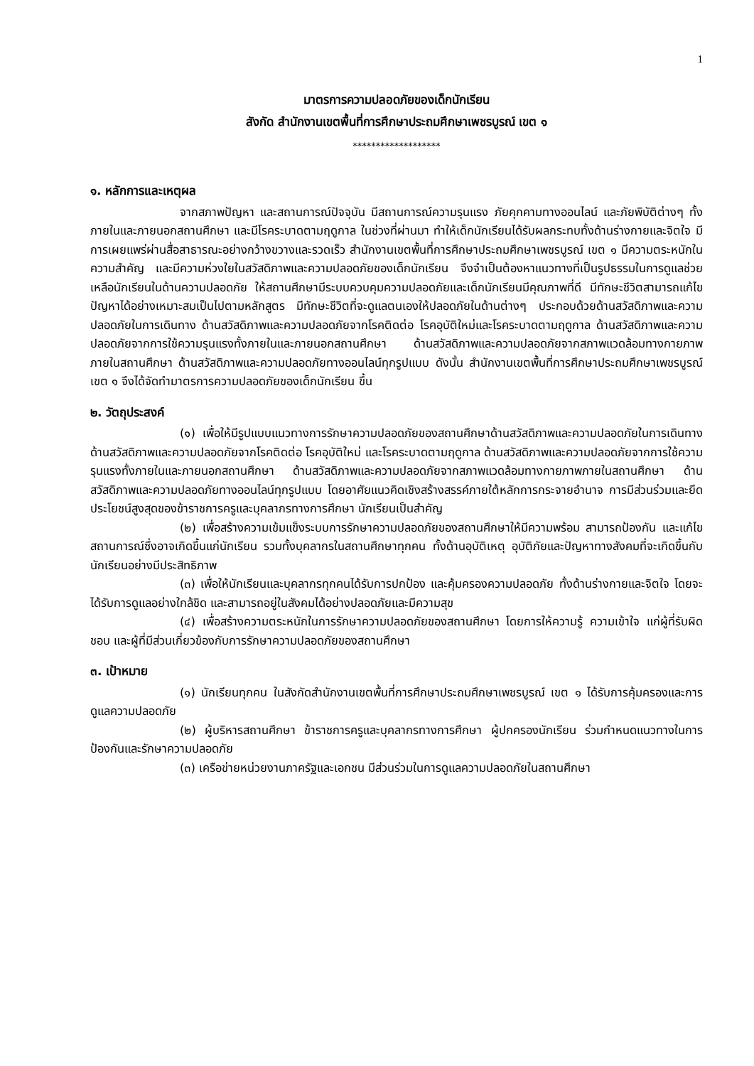1
มาตรการความปลอดภัยของเด็กนักเรียน
สังกัด สำนักงานเขตพื้นที่การศึกษาประถมศึกษาเพชรบูรณ์ เขต ๑
*******************
๑. หลักการและเหตุผล
จากสภาพปัญหา และสถานการณ์ปัจจุบัน มีสถานการณ์ความรุนแรง ภัยคุกคามทางออนไลน์ และภัยพิบัติต่างๆ ทั้งภายในและภายนอกสถานศึกษา และมีโรคระบาดตามฤดูกาล ในช่วงที่ผ่านมา ทำให้เด็กนักเรียนได้รับผลกระทบทั้งด้านร่างกายและจิตใจ มีการเผยแพร่ผ่านสื่อสาธารณะอย่างกว้างขวางและรวดเร็ว สำนักงานเขตพื้นที่การศึกษาประถมศึกษาเพชรบูรณ์ เขต ๑ มีความตระหนักในความสำคัญ และมีความห่วงใยในสวัสดิภาพและความปลอดภัยของเด็กนักเรียน จึงจำเป็นต้องหาแนวทางที่เป็นรูปธรรมในการดูแลช่วยเหลือนักเรียนในด้านความปลอดภัย ให้สถานศึกษามีระบบควบคุมความปลอดภัยและเด็กนักเรียนมีคุณภาพที่ดี มีทักษะชีวิตสามารถแก้ไขปัญหาได้อย่างเหมาะสมเป็นไปตามหลักสูตร มีทักษะชีวิตที่จะดูแลตนเองให้ปลอดภัยในด้านต่างๆ ประกอบด้วยด้านสวัสดิภาพและความปลอดภัยในการเดินทาง ด้านสวัสดิภาพและความปลอดภัยจากโรคติดต่อ โรคอุบัติใหม่และโรคระบาดตามฤดูกาล ด้านสวัสดิภาพและความปลอดภัยจากการใช้ความรุนแรงทั้งภายในและภายนอกสถานศึกษา ด้านสวัสดิภาพและความปลอดภัยจากสภาพแวดล้อมทางกายภาพภายในสถานศึกษา ด้านสวัสดิภาพและความปลอดภัยทางออนไลน์ทุกรูปแบบ ดังนั้น สำนักงานเขตพื้นที่การศึกษาประถมศึกษาเพชรบูรณ์ เขต ๑ จึงได้จัดทำมาตรการความปลอดภัยของเด็กนักเรียน ขึ้น
๒. วัตถุประสงค์
(๑) เพื่อให้มีรูปแบบแนวทางการรักษาความปลอดภัยของสถานศึกษาด้านสวัสดิภาพและความปลอดภัยในการเดินทาง ด้านสวัสดิภาพและความปลอดภัยจากโรคติดต่อ โรคอุบัติใหม่ และโรคระบาดตามฤดูกาล ด้านสวัสดิภาพและความปลอดภัยจากการใช้ความรุนแรงทั้งภายในและภายนอกสถานศึกษา ด้านสวัสดิภาพและความปลอดภัยจากสภาพแวดล้อมทางกายภาพภายในสถานศึกษา ด้านสวัสดิภาพและความปลอดภัยทางออนไลน์ทุกรูปแบบ โดยอาศัยแนวคิดเชิงสร้างสรรค์ภายใต้หลักการกระจายอำนาจ การมีส่วนร่วมและยึดประโยชน์สูงสุดของข้าราชการครูและบุคลากรทางการศึกษา นักเรียนเป็นสำคัญ
(๒) เพื่อสร้างความเข้มแข็งระบบการรักษาความปลอดภัยของสถานศึกษาให้มีความพร้อม สามารถป้องกัน และแก้ไขสถานการณ์ซึ่งอาจเกิดขึ้นแก่นักเรียน รวมทั้งบุคลากรในสถานศึกษาทุกคน ทั้งด้านอุบัติเหตุ อุบัติภัยและปัญหาทางสังคมที่จะเกิดขึ้นกับนักเรียนอย่างมีประสิทธิภาพ
(๓) เพื่อให้นักเรียนและบุคลากรทุกคนได้รับการปกป้อง และคุ้มครองความปลอดภัย ทั้งด้านร่างกายและจิตใจ โดยจะได้รับการดูแลอย่างใกล้ชิด และสามารถอยู่ในสังคมได้อย่างปลอดภัยและมีความสุข
(๔) เพื่อสร้างความตระหนักในการรักษาความปลอดภัยของสถานศึกษา โดยการให้ความรู้ ความเข้าใจ แก่ผู้ที่รับผิดชอบ และผู้ที่มีส่วนเกี่ยวข้องกับการรักษาความปลอดภัยของสถานศึกษา
๓. เป้าหมาย
(๑) นักเรียนทุกคน ในสังกัดสำนักงานเขตพื้นที่การศึกษาประถมศึกษาเพชรบูรณ์ เขต ๑ ได้รับการคุ้มครองและการดูแลความปลอดภัย
(๒) ผู้บริหารสถานศึกษา ข้าราชการครูและบุคลากรทางการศึกษา ผู้ปกครองนักเรียน ร่วมกำหนดแนวทางในการป้องกันและรักษาความปลอดภัย
(๓) เครือข่ายหน่วยงานภาครัฐและเอกชน มีส่วนร่วมในการดูแลความปลอดภัยในสถานศึกษา